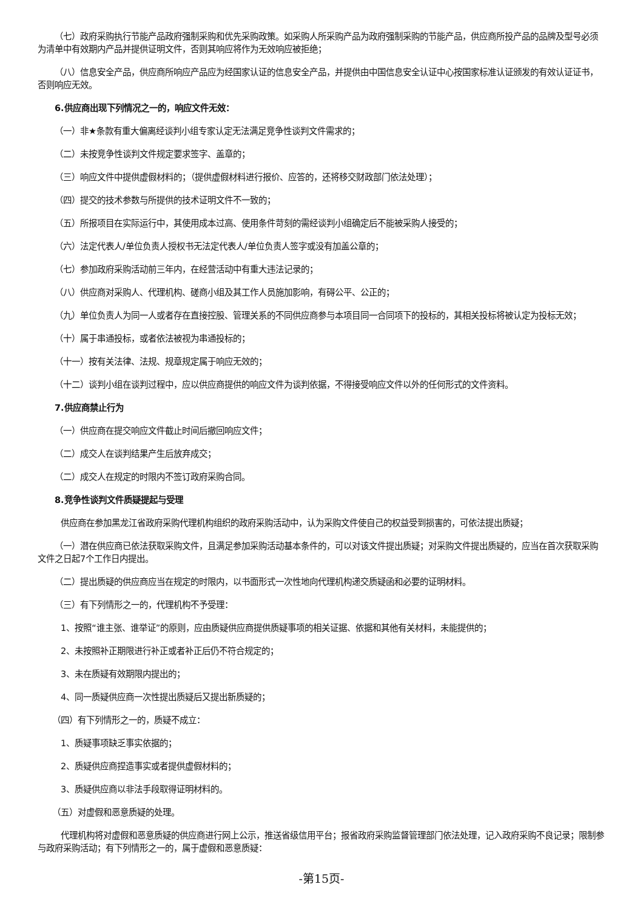（七）政府采购执行节能产品政府强制采购和优先采购政策。如采购人所采购产品为政府强制采购的节能产品，供应商所投产品的品牌及型号必须为清单中有效期内产品并提供证明文件，否则其响应将作为无效响应被拒绝；
（八）信息安全产品，供应商所响应产品应为经国家认证的信息安全产品，并提供由中国信息安全认证中心按国家标准认证颁发的有效认证证书，否则响应无效。
6.供应商出现下列情况之一的，响应文件无效：
（一）非★条款有重大偏离经谈判小组专家认定无法满足竞争性谈判文件需求的；
（二）未按竞争性谈判文件规定要求签字、盖章的；
（三）响应文件中提供虚假材料的；（提供虚假材料进行报价、应答的，还将移交财政部门依法处理）；
（四）提交的技术参数与所提供的技术证明文件不一致的；
（五）所报项目在实际运行中，其使用成本过高、使用条件苛刻的需经谈判小组确定后不能被采购人接受的；
（六）法定代表人/单位负责人授权书无法定代表人/单位负责人签字或没有加盖公章的；
（七）参加政府采购活动前三年内，在经营活动中有重大违法记录的；
（八）供应商对采购人、代理机构、磋商小组及其工作人员施加影响，有碍公平、公正的；
（九）单位负责人为同一人或者存在直接控股、管理关系的不同供应商参与本项目同一合同项下的投标的，其相关投标将被认定为投标无效；
（十）属于串通投标，或者依法被视为串通投标的；
（十一）按有关法律、法规、规章规定属于响应无效的；
（十二）谈判小组在谈判过程中，应以供应商提供的响应文件为谈判依据，不得接受响应文件以外的任何形式的文件资料。
7.供应商禁止行为
（一）供应商在提交响应文件截止时间后撤回响应文件；
（二）成交人在谈判结果产生后放弃成交；
（二）成交人在规定的时限内不签订政府采购合同。
8.竞争性谈判文件质疑提起与受理
供应商在参加黑龙江省政府采购代理机构组织的政府采购活动中，认为采购文件使自己的权益受到损害的，可依法提出质疑；
（一）潜在供应商已依法获取采购文件，且满足参加采购活动基本条件的，可以对该文件提出质疑；对采购文件提出质疑的，应当在首次获取采购文件之日起7个工作日内提出。
（二）提出质疑的供应商应当在规定的时限内，以书面形式一次性地向代理机构递交质疑函和必要的证明材料。
（三）有下列情形之一的，代理机构不予受理：
1、按照“谁主张、谁举证”的原则，应由质疑供应商提供质疑事项的相关证据、依据和其他有关材料，未能提供的；
2、未按照补正期限进行补正或者补正后仍不符合规定的；
3、未在质疑有效期限内提出的；
4、同一质疑供应商一次性提出质疑后又提出新质疑的；
（四）有下列情形之一的，质疑不成立：
1、质疑事项缺乏事实依据的；
2、质疑供应商捏造事实或者提供虚假材料的；
3、质疑供应商以非法手段取得证明材料的。
（五）对虚假和恶意质疑的处理。
代理机构将对虚假和恶意质疑的供应商进行网上公示，推送省级信用平台；报省政府采购监督管理部门依法处理，记入政府采购不良记录；限制参与政府采购活动；有下列情形之一的，属于虚假和恶意质疑：
-第15页-